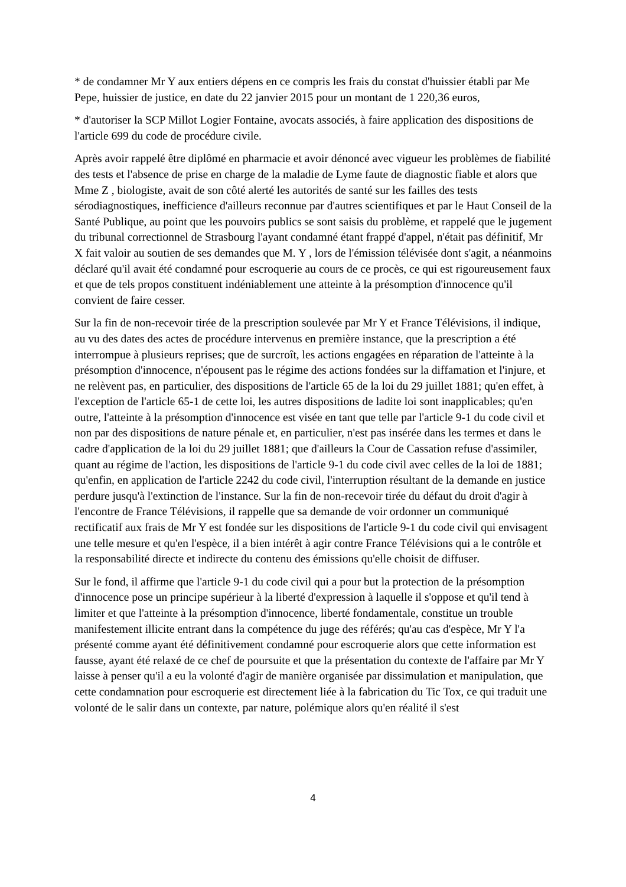* de condamner Mr Y aux entiers dépens en ce compris les frais du constat d'huissier établi par Me Pepe, huissier de justice, en date du 22 janvier 2015 pour un montant de 1 220,36 euros,
* d'autoriser la SCP Millot Logier Fontaine, avocats associés, à faire application des dispositions de l'article 699 du code de procédure civile.
Après avoir rappelé être diplômé en pharmacie et avoir dénoncé avec vigueur les problèmes de fiabilité des tests et l'absence de prise en charge de la maladie de Lyme faute de diagnostic fiable et alors que Mme Z , biologiste, avait de son côté alerté les autorités de santé sur les failles des tests sérodiagnostiques, inefficience d'ailleurs reconnue par d'autres scientifiques et par le Haut Conseil de la Santé Publique, au point que les pouvoirs publics se sont saisis du problème, et rappelé que le jugement du tribunal correctionnel de Strasbourg l'ayant condamné étant frappé d'appel, n'était pas définitif, Mr X fait valoir au soutien de ses demandes que M. Y , lors de l'émission télévisée dont s'agit, a néanmoins déclaré qu'il avait été condamné pour escroquerie au cours de ce procès, ce qui est rigoureusement faux et que de tels propos constituent indéniablement une atteinte à la présomption d'innocence qu'il convient de faire cesser.
Sur la fin de non-recevoir tirée de la prescription soulevée par Mr Y et France Télévisions, il indique, au vu des dates des actes de procédure intervenus en première instance, que la prescription a été interrompue à plusieurs reprises; que de surcroît, les actions engagées en réparation de l'atteinte à la présomption d'innocence, n'épousent pas le régime des actions fondées sur la diffamation et l'injure, et ne relèvent pas, en particulier, des dispositions de l'article 65 de la loi du 29 juillet 1881; qu'en effet, à l'exception de l'article 65-1 de cette loi, les autres dispositions de ladite loi sont inapplicables; qu'en outre, l'atteinte à la présomption d'innocence est visée en tant que telle par l'article 9-1 du code civil et non par des dispositions de nature pénale et, en particulier, n'est pas insérée dans les termes et dans le cadre d'application de la loi du 29 juillet 1881; que d'ailleurs la Cour de Cassation refuse d'assimiler, quant au régime de l'action, les dispositions de l'article 9-1 du code civil avec celles de la loi de 1881; qu'enfin, en application de l'article 2242 du code civil, l'interruption résultant de la demande en justice perdure jusqu'à l'extinction de l'instance. Sur la fin de non-recevoir tirée du défaut du droit d'agir à l'encontre de France Télévisions, il rappelle que sa demande de voir ordonner un communiqué rectificatif aux frais de Mr Y est fondée sur les dispositions de l'article 9-1 du code civil qui envisagent une telle mesure et qu'en l'espèce, il a bien intérêt à agir contre France Télévisions qui a le contrôle et la responsabilité directe et indirecte du contenu des émissions qu'elle choisit de diffuser.
Sur le fond, il affirme que l'article 9-1 du code civil qui a pour but la protection de la présomption d'innocence pose un principe supérieur à la liberté d'expression à laquelle il s'oppose et qu'il tend à limiter et que l'atteinte à la présomption d'innocence, liberté fondamentale, constitue un trouble manifestement illicite entrant dans la compétence du juge des référés; qu'au cas d'espèce, Mr Y l'a présenté comme ayant été définitivement condamné pour escroquerie alors que cette information est fausse, ayant été relaxé de ce chef de poursuite et que la présentation du contexte de l'affaire par Mr Y laisse à penser qu'il a eu la volonté d'agir de manière organisée par dissimulation et manipulation, que cette condamnation pour escroquerie est directement liée à la fabrication du Tic Tox, ce qui traduit une volonté de le salir dans un contexte, par nature, polémique alors qu'en réalité il s'est
4